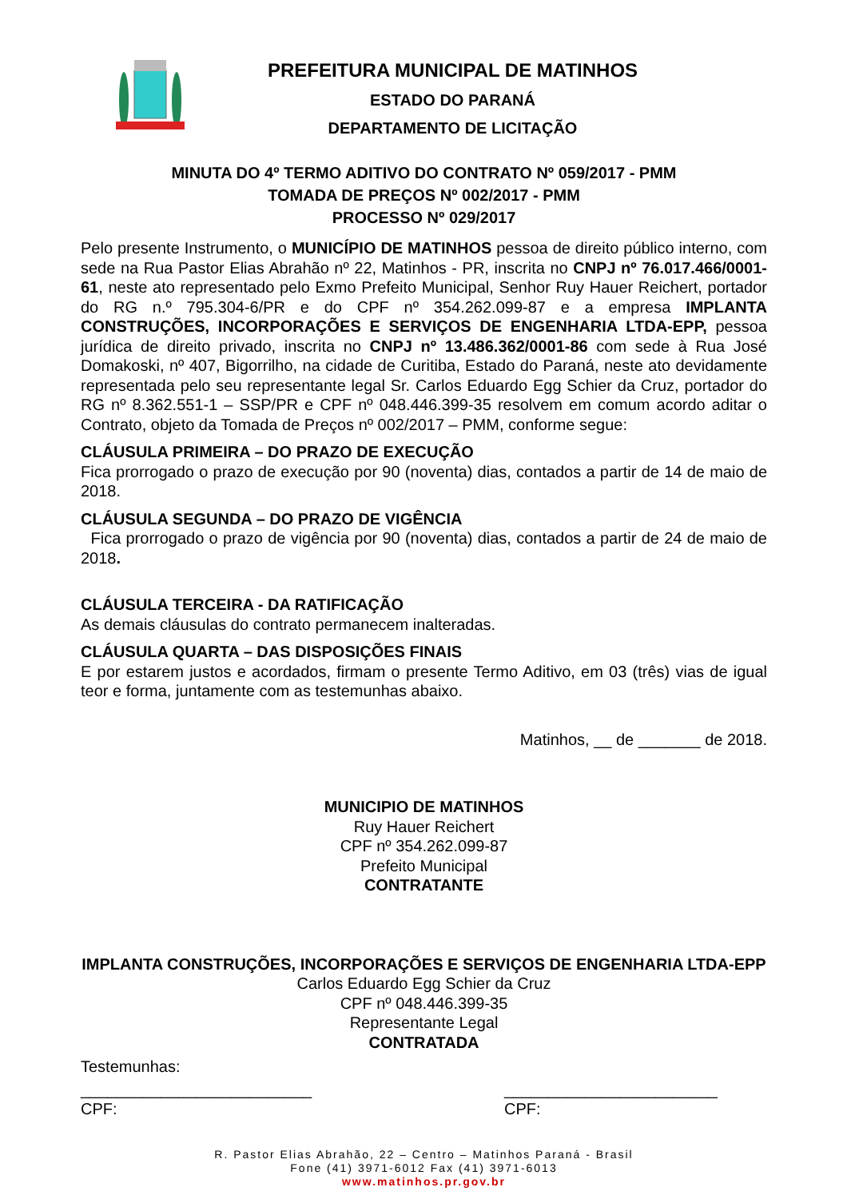PREFEITURA MUNICIPAL DE MATINHOS
ESTADO DO PARANÁ
DEPARTAMENTO DE LICITAÇÃO
MINUTA DO 4º TERMO ADITIVO DO CONTRATO Nº 059/2017 - PMM
TOMADA DE PREÇOS Nº 002/2017 - PMM
PROCESSO Nº 029/2017
Pelo presente Instrumento, o MUNICÍPIO DE MATINHOS pessoa de direito público interno, com sede na Rua Pastor Elias Abrahão nº 22, Matinhos - PR, inscrita no CNPJ nº 76.017.466/0001-61, neste ato representado pelo Exmo Prefeito Municipal, Senhor Ruy Hauer Reichert, portador do RG n.º 795.304-6/PR e do CPF nº 354.262.099-87 e a empresa IMPLANTA CONSTRUÇÕES, INCORPORAÇÕES E SERVIÇOS DE ENGENHARIA LTDA-EPP, pessoa jurídica de direito privado, inscrita no CNPJ nº 13.486.362/0001-86 com sede à Rua José Domakoski, nº 407, Bigorrilho, na cidade de Curitiba, Estado do Paraná, neste ato devidamente representada pelo seu representante legal Sr. Carlos Eduardo Egg Schier da Cruz, portador do RG nº 8.362.551-1 – SSP/PR e CPF nº 048.446.399-35 resolvem em comum acordo aditar o Contrato, objeto da Tomada de Preços nº 002/2017 – PMM, conforme segue:
CLÁUSULA PRIMEIRA – DO PRAZO DE EXECUÇÃO
Fica prorrogado o prazo de execução por 90 (noventa) dias, contados a partir de 14 de maio de 2018.
CLÁUSULA SEGUNDA – DO PRAZO DE VIGÊNCIA
Fica prorrogado o prazo de vigência por 90 (noventa) dias, contados a partir de 24 de maio de 2018.
CLÁUSULA TERCEIRA - DA RATIFICAÇÃO
As demais cláusulas do contrato permanecem inalteradas.
CLÁUSULA QUARTA – DAS DISPOSIÇÕES FINAIS
E por estarem justos e acordados, firmam o presente Termo Aditivo, em 03 (três) vias de igual teor e forma, juntamente com as testemunhas abaixo.
Matinhos, __ de _______ de 2018.
MUNICIPIO DE MATINHOS
Ruy Hauer Reichert
CPF nº 354.262.099-87
Prefeito Municipal
CONTRATANTE
IMPLANTA CONSTRUÇÕES, INCORPORAÇÕES E SERVIÇOS DE ENGENHARIA LTDA-EPP
Carlos Eduardo Egg Schier da Cruz
CPF nº 048.446.399-35
Representante Legal
CONTRATADA
Testemunhas:
__________________________
CPF:
________________________
CPF:
R. Pastor Elias Abrahão, 22 – Centro – Matinhos Paraná - Brasil
Fone (41) 3971-6012 Fax (41) 3971-6013
www.matinhos.pr.gov.br